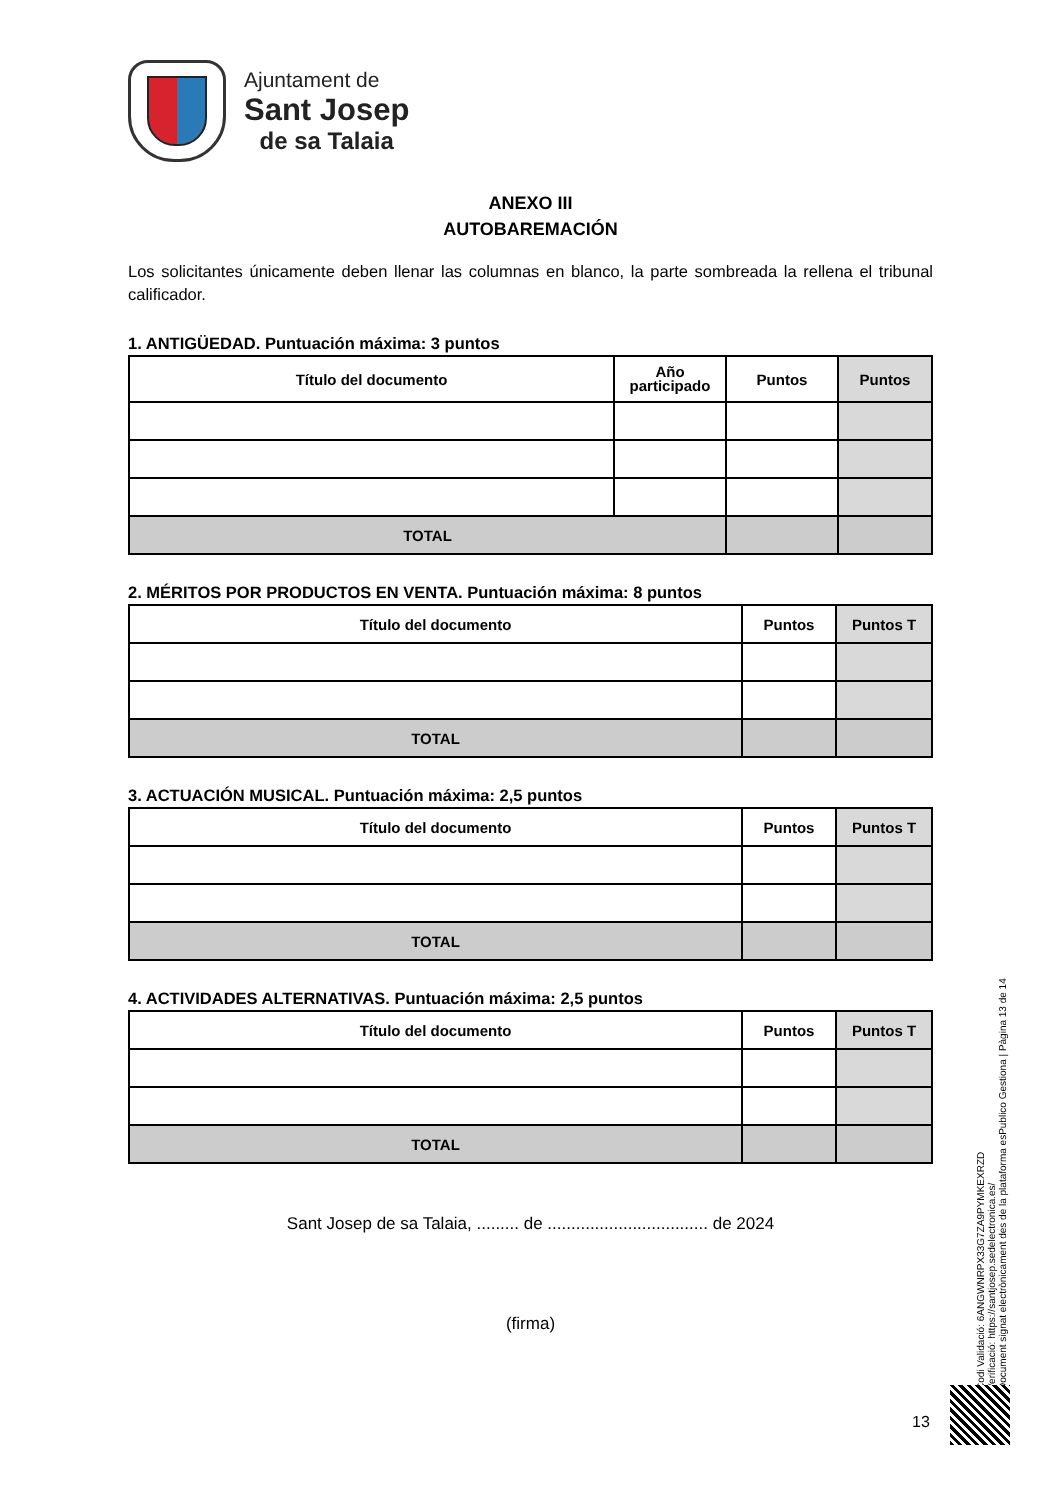Ajuntament de
Sant Josep
de sa Talaia
ANEXO III
AUTOBAREMACIÓN
Los solicitantes únicamente deben llenar las columnas en blanco, la parte sombreada la rellena el tribunal calificador.
1. ANTIGÜEDAD. Puntuación máxima: 3 puntos
| Título del documento | Año participado | Puntos | Puntos |
| --- | --- | --- | --- |
| TOTAL | | | |
2. MÉRITOS POR PRODUCTOS EN VENTA. Puntuación máxima: 8 puntos
| Título del documento | Puntos | Puntos T |
| --- | --- | --- |
| TOTAL | | |
3. ACTUACIÓN MUSICAL. Puntuación máxima: 2,5 puntos
| Título del documento | Puntos | Puntos T |
| --- | --- | --- |
| TOTAL | | |
4. ACTIVIDADES ALTERNATIVAS. Puntuación máxima: 2,5 puntos
| Título del documento | Puntos | Puntos T |
| --- | --- | --- |
| TOTAL | | |
Sant Josep de sa Talaia, ......... de .................................. de 2024
(firma)
Codi Validació: 6ANGWNRPX33G7ZA9PYMKEXRZD
Verificació: https://santjosep.sedelectronica.es/
Document signat electrònicament des de la plataforma esPublico Gestiona | Pàgina 13 de 14
13